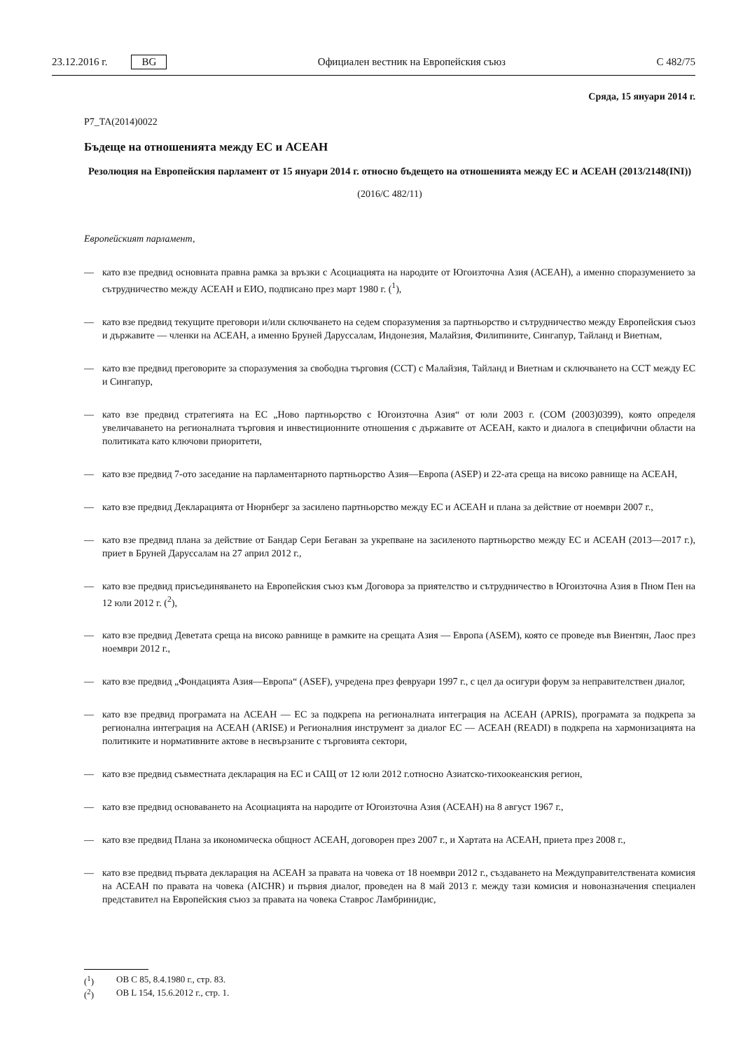23.12.2016 г. BG Официален вестник на Европейския съюз C 482/75
Сряда, 15 януари 2014 г.
P7_TA(2014)0022
Бъдеще на отношенията между ЕС и АСЕАН
Резолюция на Европейския парламент от 15 януари 2014 г. относно бъдещето на отношенията между ЕС и АСЕАН (2013/2148(INI))
(2016/C 482/11)
Европейският парламент,
— като взе предвид основната правна рамка за връзки с Асоциацията на народите от Югоизточна Азия (АСЕАН), а именно споразумението за сътрудничество между АСЕАН и ЕИО, подписано през март 1980 г. (<sup>1</sup>),
— като взе предвид текущите преговори и/или сключването на седем споразумения за партньорство и сътрудничество между Европейския съюз и държавите — членки на АСЕАН, а именно Бруней Даруссалам, Индонезия, Малайзия, Филипините, Сингапур, Тайланд и Виетнам,
— като взе предвид преговорите за споразумения за свободна търговия (ССТ) с Малайзия, Тайланд и Виетнам и сключването на ССТ между ЕС и Сингапур,
— като взе предвид стратегията на ЕС „Ново партньорство с Югоизточна Азия“ от юли 2003 г. (COM (2003)0399), която определя увеличаването на регионалната търговия и инвестиционните отношения с държавите от АСЕАН, както и диалога в специфични области на политиката като ключови приоритети,
— като взе предвид 7-ото заседание на парламентарното партньорство Азия—Европа (ASEP) и 22-ата среща на високо равнище на АСЕАН,
— като взе предвид Декларацията от Нюрнберг за засилено партньорство между ЕС и АСЕАН и плана за действие от ноември 2007 г.,
— като взе предвид плана за действие от Бандар Сери Бегаван за укрепване на засиленото партньорство между ЕС и АСЕАН (2013—2017 г.), приет в Бруней Даруссалам на 27 април 2012 г.,
— като взе предвид присъединяването на Европейския съюз към Договора за приятелство и сътрудничество в Югоизточна Азия в Пном Пен на 12 юли 2012 г. (<sup>2</sup>),
— като взе предвид Деветата среща на високо равнище в рамките на срещата Азия — Европа (ASEM), която се проведе във Виентян, Лаос през ноември 2012 г.,
— като взе предвид „Фондацията Азия—Европа“ (ASEF), учредена през февруари 1997 г., с цел да осигури форум за неправителствен диалог,
— като взе предвид програмата на АСЕАН — ЕС за подкрепа на регионалната интеграция на АСЕАН (APRIS), програмата за подкрепа за регионална интеграция на АСЕАН (ARISE) и Регионалния инструмент за диалог ЕС — АСЕАН (READI) в подкрепа на хармонизацията на политиките и нормативните актове в несвързаните с търговията сектори,
— като взе предвид съвместната декларация на ЕС и САЩ от 12 юли 2012 г.относно Азиатско-тихоокеанския регион,
— като взе предвид основаването на Асоциацията на народите от Югоизточна Азия (АСЕАН) на 8 август 1967 г.,
— като взе предвид Плана за икономическа общност АСЕАН, договорен през 2007 г., и Хартата на АСЕАН, приета през 2008 г.,
— като взе предвид първата декларация на АСЕАН за правата на човека от 18 ноември 2012 г., създаването на Междуправителствената комисия на АСЕАН по правата на човека (AICHR) и първия диалог, проведен на 8 май 2013 г. между тази комисия и новоназначения специален представител на Европейския съюз за правата на човека Ставрос Ламбринидис,
(<sup>1</sup>) ОВ C 85, 8.4.1980 г., стр. 83.
(<sup>2</sup>) ОВ L 154, 15.6.2012 г., стр. 1.